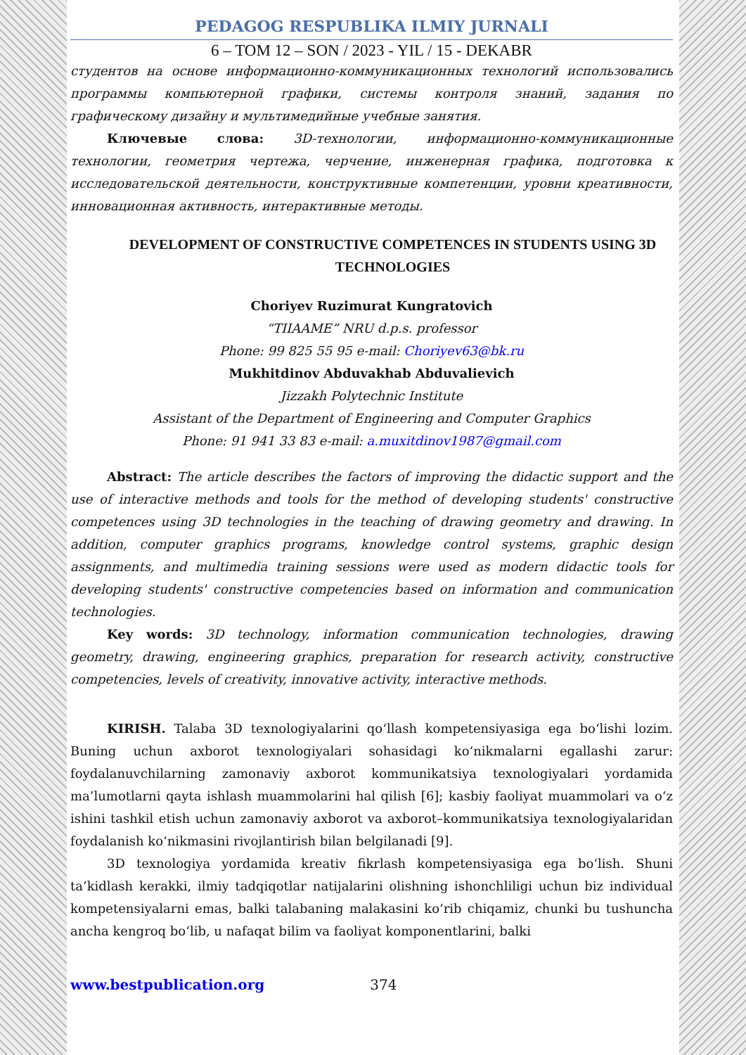PEDAGOG RESPUBLIKA ILMIY JURNALI
6 – TOM 12 – SON / 2023 - YIL / 15 - DEKABR
студентов на основе информационно-коммуникационных технологий использовались программы компьютерной графики, системы контроля знаний, задания по графическому дизайну и мультимедийные учебные занятия.
Ключевые слова: 3D-технологии, информационно-коммуникационные технологии, геометрия чертежа, черчение, инженерная графика, подготовка к исследовательской деятельности, конструктивные компетенции, уровни креативности, инновационная активность, интерактивные методы.
DEVELOPMENT OF CONSTRUCTIVE COMPETENCES IN STUDENTS USING 3D TECHNOLOGIES
Choriyev Ruzimurat Kungratovich
“TIIAAME” NRU d.p.s. professor
Phone: 99 825 55 95 e-mail: Choriyev63@bk.ru
Mukhitdinov Abduvakhab Abduvalievich
Jizzakh Polytechnic Institute
Assistant of the Department of Engineering and Computer Graphics
Phone: 91 941 33 83 e-mail: a.muxitdinov1987@gmail.com
Abstract: The article describes the factors of improving the didactic support and the use of interactive methods and tools for the method of developing students' constructive competences using 3D technologies in the teaching of drawing geometry and drawing. In addition, computer graphics programs, knowledge control systems, graphic design assignments, and multimedia training sessions were used as modern didactic tools for developing students' constructive competencies based on information and communication technologies.
Key words: 3D technology, information communication technologies, drawing geometry, drawing, engineering graphics, preparation for research activity, constructive competencies, levels of creativity, innovative activity, interactive methods.
KIRISH. Talaba 3D texnologiyalarini qo‘llash kompetensiyasiga ega bo‘lishi lozim. Buning uchun axborot texnologiyalari sohasidagi ko‘nikmalarni egallashi zarur: foydalanuvchilarning zamonaviy axborot kommunikatsiya texnologiyalari yordamida ma’lumotlarni qayta ishlash muammolarini hal qilish [6]; kasbiy faoliyat muammolari va o‘z ishini tashkil etish uchun zamonaviy axborot va axborot–kommunikatsiya texnologiyalaridan foydalanish ko‘nikmasini rivojlantirish bilan belgilanadi [9].
3D texnologiya yordamida kreativ fikrlash kompetensiyasiga ega bo‘lish. Shuni ta’kidlash kerakki, ilmiy tadqiqotlar natijalarini olishning ishonchliligi uchun biz individual kompetensiyalarni emas, balki talabaning malakasini ko‘rib chiqamiz, chunki bu tushuncha ancha kengroq bo‘lib, u nafaqat bilim va faoliyat komponentlarini, balki
www.bestpublication.org 374